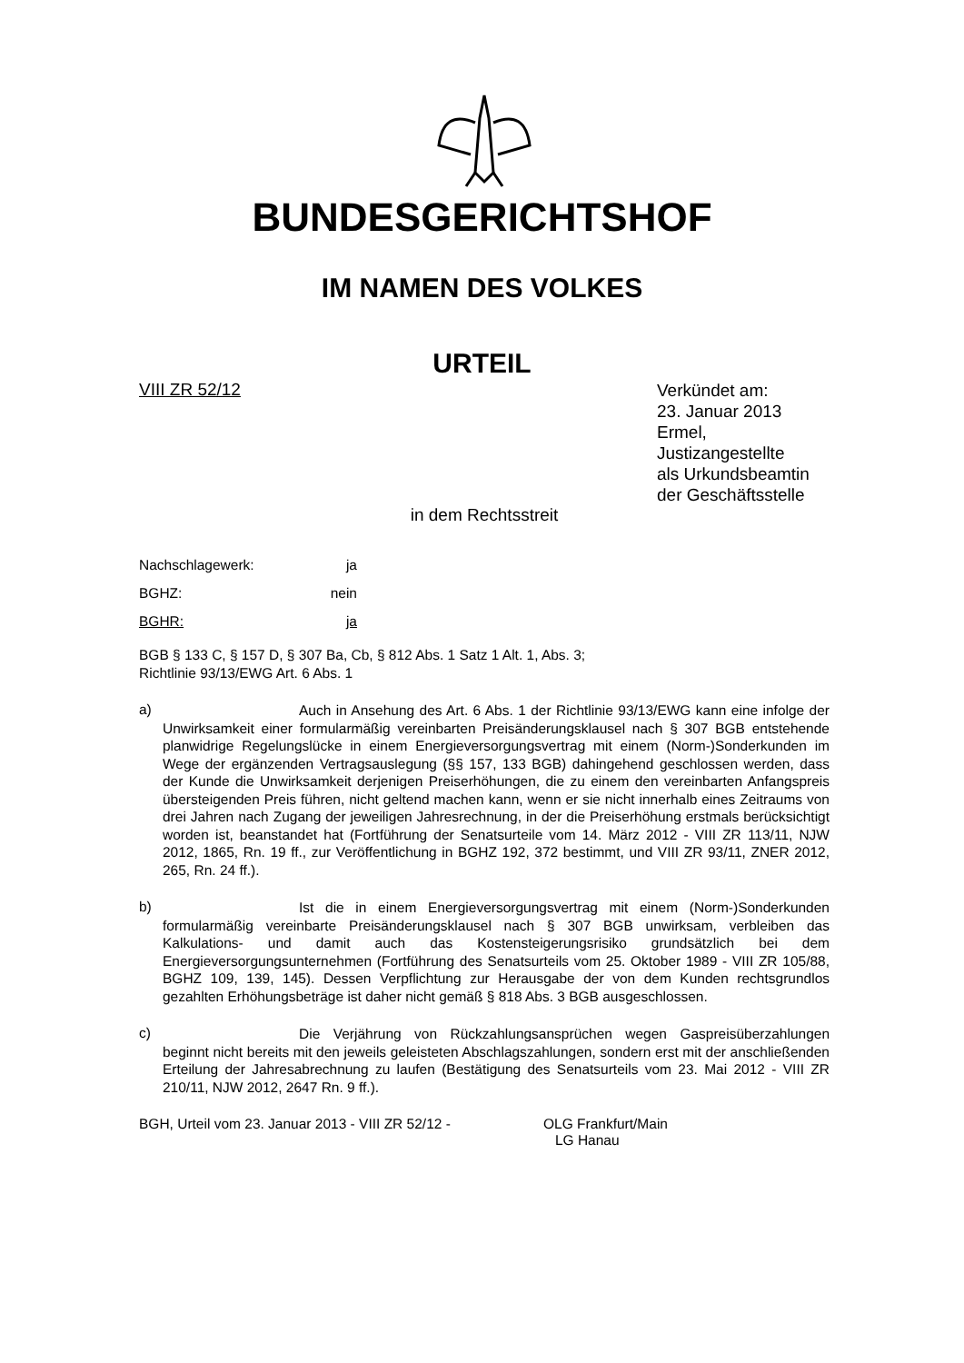BUNDESGERICHTSHOF
IM NAMEN DES VOLKES
URTEIL
VIII ZR 52/12
Verkündet am:
23. Januar 2013
Ermel,
Justizangestellte
als Urkundsbeamtin
der Geschäftsstelle
in dem Rechtsstreit
Nachschlagewerk: ja
BGHZ: nein
BGHR: ja
BGB § 133 C, § 157 D, § 307 Ba, Cb, § 812 Abs. 1 Satz 1 Alt. 1, Abs. 3;
Richtlinie 93/13/EWG Art. 6 Abs. 1
a)
Auch in Ansehung des Art. 6 Abs. 1 der Richtlinie 93/13/EWG kann eine infolge der Unwirksamkeit einer formularmäßig vereinbarten Preisänderungsklausel nach § 307 BGB entstehende planwidrige Regelungslücke in einem Energieversorgungsvertrag mit einem (Norm-)Sonderkunden im Wege der ergänzenden Vertragsauslegung (§§ 157, 133 BGB) dahingehend geschlossen werden, dass der Kunde die Unwirksamkeit derjenigen Preiserhöhungen, die zu einem den vereinbarten Anfangspreis übersteigenden Preis führen, nicht geltend machen kann, wenn er sie nicht innerhalb eines Zeitraums von drei Jahren nach Zugang der jeweiligen Jahresrechnung, in der die Preiserhöhung erstmals berücksichtigt worden ist, beanstandet hat (Fortführung der Senatsurteile vom 14. März 2012 - VIII ZR 113/11, NJW 2012, 1865, Rn. 19 ff., zur Veröffentlichung in BGHZ 192, 372 bestimmt, und VIII ZR 93/11, ZNER 2012, 265, Rn. 24 ff.).
b)
Ist die in einem Energieversorgungsvertrag mit einem (Norm-)Sonderkunden formularmäßig vereinbarte Preisänderungsklausel nach § 307 BGB unwirksam, verbleiben das Kalkulations- und damit auch das Kostensteigerungsrisiko grundsätzlich bei dem Energieversorgungsunternehmen (Fortführung des Senatsurteils vom 25. Oktober 1989 - VIII ZR 105/88, BGHZ 109, 139, 145). Dessen Verpflichtung zur Herausgabe der von dem Kunden rechtsgrundlos gezahlten Erhöhungsbeträge ist daher nicht gemäß § 818 Abs. 3 BGB ausgeschlossen.
c)
Die Verjährung von Rückzahlungsansprüchen wegen Gaspreisüberzahlungen beginnt nicht bereits mit den jeweils geleisteten Abschlagszahlungen, sondern erst mit der anschließenden Erteilung der Jahresabrechnung zu laufen (Bestätigung des Senatsurteils vom 23. Mai 2012 - VIII ZR 210/11, NJW 2012, 2647 Rn. 9 ff.).
BGH, Urteil vom 23. Januar 2013 - VIII ZR 52/12 - OLG Frankfurt/Main
LG Hanau